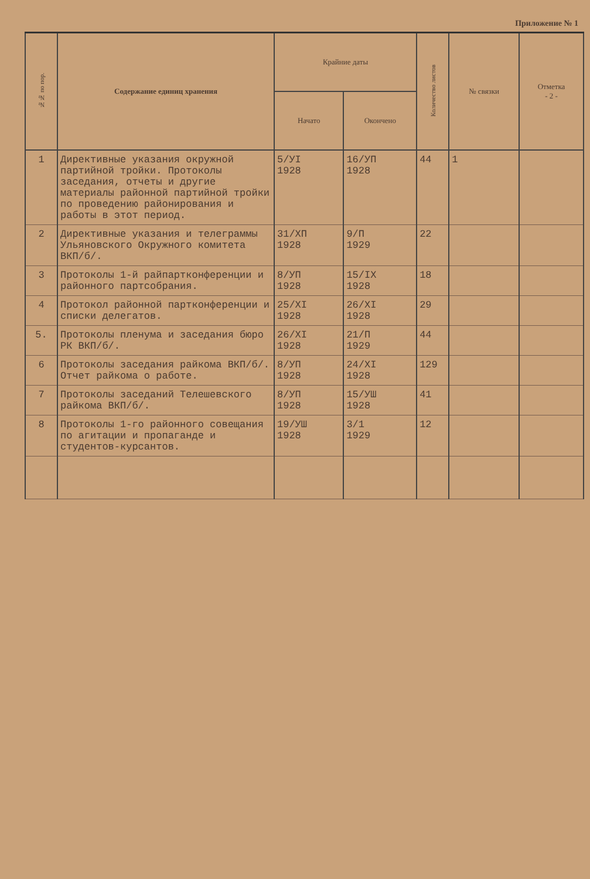Приложение № 1
| №№ по пор. | Содержание единиц хранения | Крайние даты | | Количество листов | № связки | Отметка - 2 - |
| --- | --- | --- | --- | --- | --- | --- |
| | | Начато | Окончено | | | |
| 1 | Директивные указания окружной партийной тройки. Протоколы заседания, отчеты и другие материалы районной партийной тройки по проведению районирования и работы в этот период. | 5/УI 1928 | 16/УП 1928 | 44 | 1 | |
| 2 | Директивные указания и телеграммы Ульяновского Окружного комитета ВКП/б/. | 31/XП 1928 | 9/П 1929 | 22 | | |
| 3 | Протоколы 1-й райпартконференции и районного партсобрания. | 8/УП 1928 | 15/IX 1928 | 18 | | |
| 4 | Протокол районной партконференции и списки делегатов. | 25/XI 1928 | 26/XI 1928 | 29 | | |
| 5. | Протоколы пленума и заседания бюро РК ВКП/б/. | 26/XI 1928 | 21/П 1929 | 44 | | |
| 6 | Протоколы заседания райкома ВКП/б/. Отчет райкома о работе. | 8/УП 1928 | 24/XI 1928 | 129 | | |
| 7 | Протоколы заседаний Телешевского райкома ВКП/б/. | 8/УП 1928 | 15/УШ 1928 | 41 | | |
| 8 | Протоколы 1-го районного совещания по агитации и пропаганде и студентов-курсантов. | 19/УШ 1928 | 3/1 1929 | 12 | | |